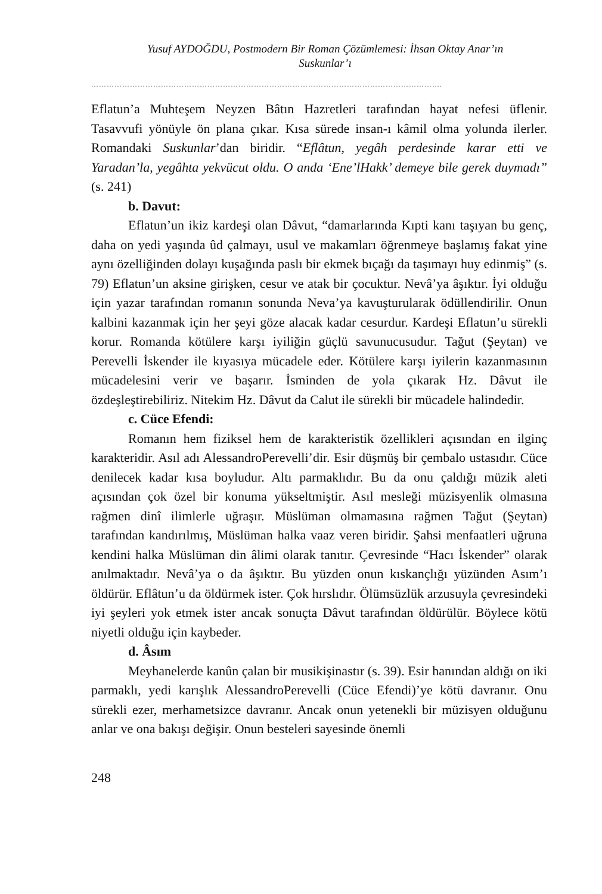Yusuf AYDOĞDU, Postmodern Bir Roman Çözümlemesi: İhsan Oktay Anar’ın
Suskunlar’ı
……………………………………………………………………………………………………………………….
Eflatun’a Muhteşem Neyzen Bâtın Hazretleri tarafından hayat nefesi üflenir. Tasavvufi yönüyle ön plana çıkar. Kısa sürede insan-ı kâmil olma yolunda ilerler. Romandaki Suskunlar’dan biridir. “Eflâtun, yegâh perdesinde karar etti ve Yaradan’la, yegâhta yekvücut oldu. O anda ‘Ene’lHakk’ demeye bile gerek duymadı” (s. 241)
b. Davut:
Eflatun’un ikiz kardeşi olan Dâvut, “damarlarında Kıpti kanı taşıyan bu genç, daha on yedi yaşında ûd çalmayı, usul ve makamları öğrenmeye başlamış fakat yine aynı özelliğinden dolayı kuşağında paslı bir ekmek bıçağı da taşımayı huy edinmiş” (s. 79) Eflatun’un aksine girişken, cesur ve atak bir çocuktur. Nevâ’ya âşıktır. İyi olduğu için yazar tarafından romanın sonunda Neva’ya kavuşturularak ödüllendirilir. Onun kalbini kazanmak için her şeyi göze alacak kadar cesurdur. Kardeşi Eflatun’u sürekli korur. Romanda kötülere karşı iyiliğin güçlü savunucusudur. Tağut (Şeytan) ve Perevelli İskender ile kıyasıya mücadele eder. Kötülere karşı iyilerin kazanmasının mücadelesini verir ve başarır. İsminden de yola çıkarak Hz. Dâvut ile özdeşleştirebiliriz. Nitekim Hz. Dâvut da Calut ile sürekli bir mücadele halindedir.
c. Cüce Efendi:
Romanın hem fiziksel hem de karakteristik özellikleri açısından en ilginç karakteridir. Asıl adı AlessandroPerevelli’dir. Esir düşmüş bir çembalo ustasıdır. Cüce denilecek kadar kısa boyludur. Altı parmaklıdır. Bu da onu çaldığı müzik aleti açısından çok özel bir konuma yükseltmiştir. Asıl mesleği müzisyenlik olmasına rağmen dinî ilimlerle uğraşır. Müslüman olmamasına rağmen Tağut (Şeytan) tarafından kandırılmış, Müslüman halka vaaz veren biridir. Şahsi menfaatleri uğruna kendini halka Müslüman din âlimi olarak tanıtır. Çevresinde “Hacı İskender” olarak anılmaktadır. Nevâ’ya o da âşıktır. Bu yüzden onun kıskançlığı yüzünden Asım’ı öldürür. Eflâtun’u da öldürmek ister. Çok hırslıdır. Ölümsüzlük arzusuyla çevresindeki iyi şeyleri yok etmek ister ancak sonuçta Dâvut tarafından öldürülür. Böylece kötü niyetli olduğu için kaybeder.
d. Âsım
Meyhanelerde kanûn çalan bir musikişinastır (s. 39). Esir hanından aldığı on iki parmaklı, yedi karışlık AlessandroPerevelli (Cüce Efendi)’ye kötü davranır. Onu sürekli ezer, merhametsizce davranır. Ancak onun yetenekli bir müzisyen olduğunu anlar ve ona bakışı değişir. Onun besteleri sayesinde önemli
248